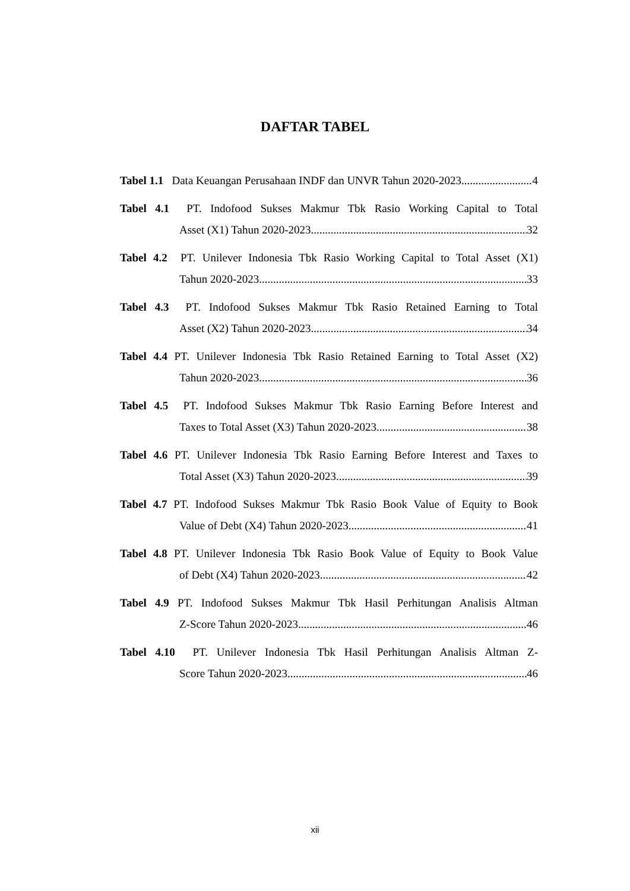DAFTAR TABEL
Tabel 1.1 Data Keuangan Perusahaan INDF dan UNVR Tahun 2020-2023 4
Tabel 4.1 PT. Indofood Sukses Makmur Tbk Rasio Working Capital to Total
Asset (X1) Tahun 2020-2023 32
Tabel 4.2 PT. Unilever Indonesia Tbk Rasio Working Capital to Total Asset (X1)
Tahun 2020-2023 33
Tabel 4.3 PT. Indofood Sukses Makmur Tbk Rasio Retained Earning to Total
Asset (X2) Tahun 2020-2023 34
Tabel 4.4 PT. Unilever Indonesia Tbk Rasio Retained Earning to Total Asset (X2)
Tahun 2020-2023 36
Tabel 4.5 PT. Indofood Sukses Makmur Tbk Rasio Earning Before Interest and
Taxes to Total Asset (X3) Tahun 2020-2023 38
Tabel 4.6 PT. Unilever Indonesia Tbk Rasio Earning Before Interest and Taxes to
Total Asset (X3) Tahun 2020-2023 39
Tabel 4.7 PT. Indofood Sukses Makmur Tbk Rasio Book Value of Equity to Book
Value of Debt (X4) Tahun 2020-2023 41
Tabel 4.8 PT. Unilever Indonesia Tbk Rasio Book Value of Equity to Book Value
of Debt (X4) Tahun 2020-2023 42
Tabel 4.9 PT. Indofood Sukses Makmur Tbk Hasil Perhitungan Analisis Altman
Z-Score Tahun 2020-2023 46
Tabel 4.10 PT. Unilever Indonesia Tbk Hasil Perhitungan Analisis Altman Z-
Score Tahun 2020-2023 46
xii